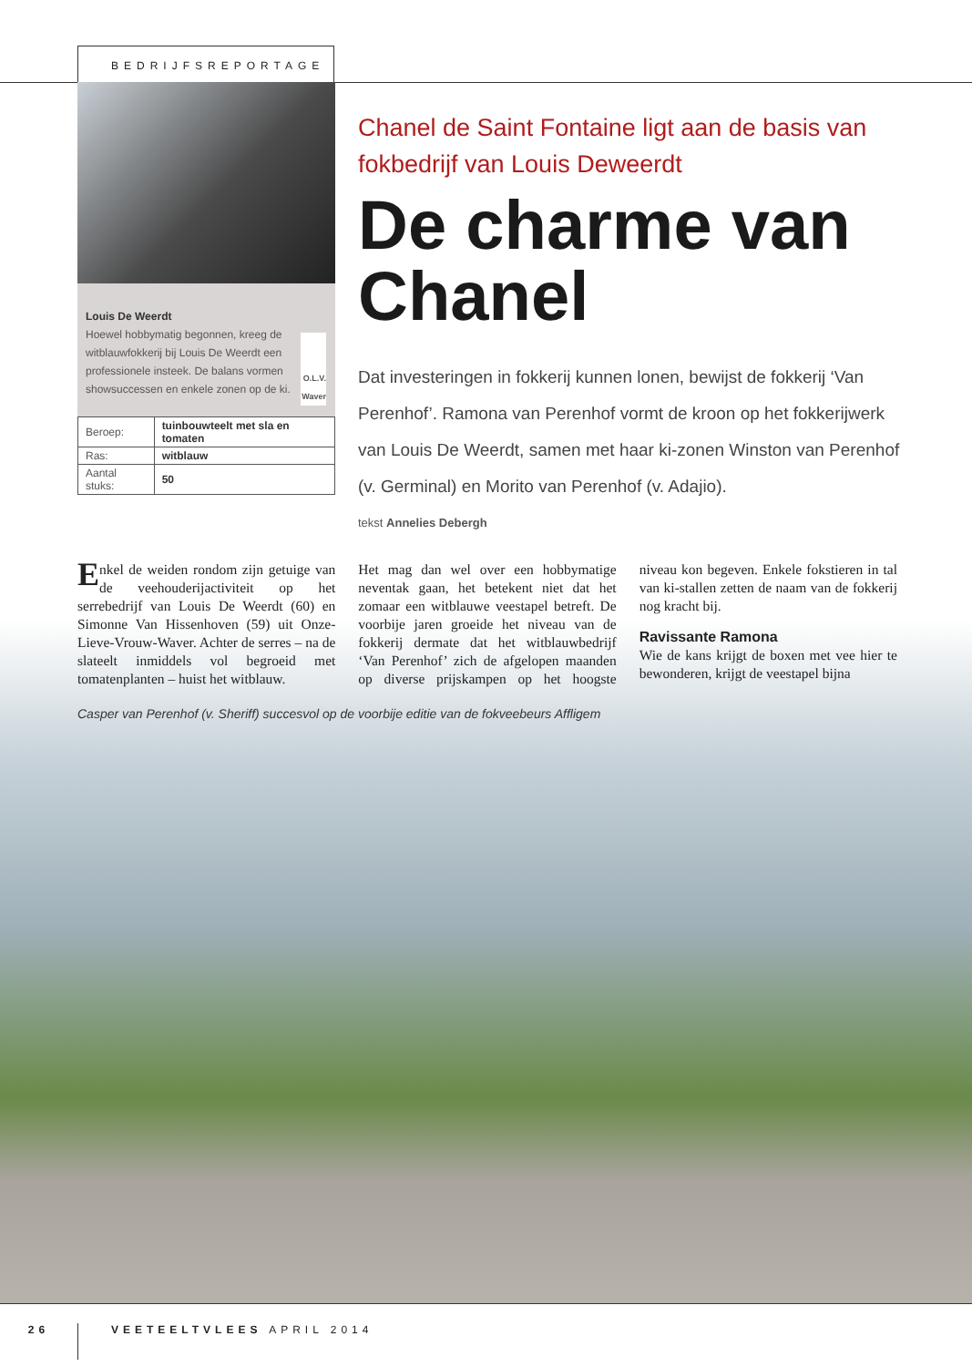BEDRIJFSREPORTAGE
Louis De Weerdt
Hoewel hobbymatig begonnen, kreeg de witblauwfokkerij bij Louis De Weerdt een professionele insteek. De balans vormen showsuccessen en enkele zonen op de ki.
O.L.V. Waver
| Beroep: | tuinbouwteelt met sla en tomaten |
| Ras: | witblauw |
| Aantal stuks: | 50 |
Chanel de Saint Fontaine ligt aan de basis van fokbedrijf van Louis Deweerdt
De charme van Chanel
Dat investeringen in fokkerij kunnen lonen, bewijst de fokkerij ‘Van Perenhof’. Ramona van Perenhof vormt de kroon op het fokkerijwerk van Louis De Weerdt, samen met haar ki-zonen Winston van Perenhof (v. Germinal) en Morito van Perenhof (v. Adajio).
tekst Annelies Debergh
Enkel de weiden rondom zijn getuige van de veehouderijactiviteit op het serrebedrijf van Louis De Weerdt (60) en Simonne Van Hissenhoven (59) uit Onze-Lieve-Vrouw-Waver. Achter de serres – na de slateelt inmiddels vol begroeid met tomatenplanten – huist het witblauw.
Het mag dan wel over een hobbymatige neventak gaan, het betekent niet dat het zomaar een witblauwe veestapel betreft. De voorbije jaren groeide het niveau van de fokkerij dermate dat het witblauwbedrijf ‘Van Perenhof’ zich de afgelopen maanden op diverse prijskampen op het hoogste niveau kon begeven. Enkele fokstieren in tal van ki-stallen zetten de naam van de fokkerij nog kracht bij.
Ravissante Ramona
Wie de kans krijgt de boxen met vee hier te bewonderen, krijgt de veestapel bijna
Casper van Perenhof (v. Sheriff) succesvol op de voorbije editie van de fokveebeurs Affligem
26
VEETEELTVLEES APRIL 2014